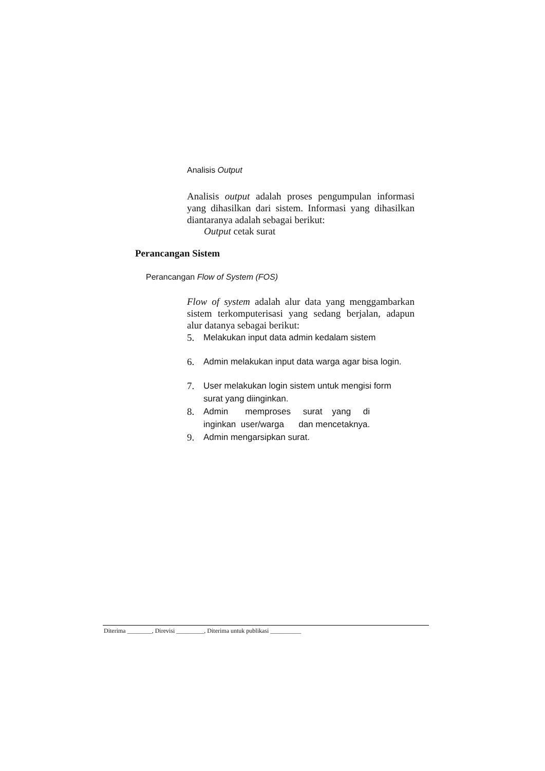Analisis Output
Analisis output adalah proses pengumpulan informasi yang dihasilkan dari sistem. Informasi yang dihasilkan diantaranya adalah sebagai berikut:
Output cetak surat
Perancangan Sistem
Perancangan Flow of System (FOS)
Flow of system adalah alur data yang menggambarkan sistem terkomputerisasi yang sedang berjalan, adapun alur datanya sebagai berikut:
5. Melakukan input data admin kedalam sistem
6. Admin melakukan input data warga agar bisa login.
7. User melakukan login sistem untuk mengisi form
surat yang diinginkan.
8. Admin memproses surat yang di
inginkan user/warga dan mencetaknya.
9. Admin mengarsipkan surat.
Diterima ________, Direvisi _________, Diterima untuk publikasi __________